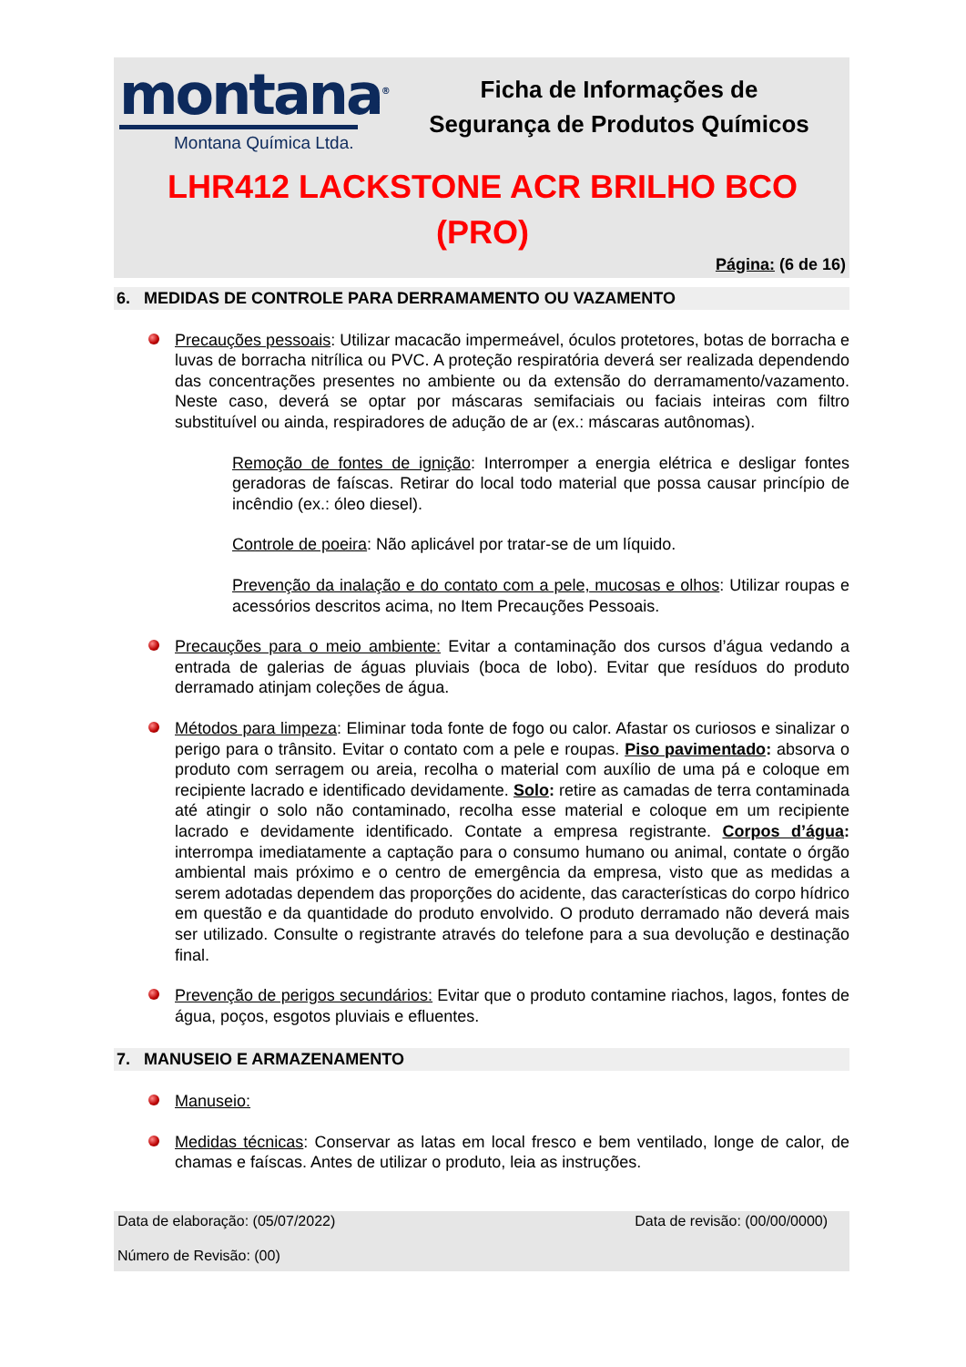montana<sup>®</sup>
Montana Química Ltda.
Ficha de Informações de
Segurança de Produtos Químicos
LHR412 LACKSTONE ACR BRILHO BCO
(PRO)
Página: (6 de 16)
6. MEDIDAS DE CONTROLE PARA DERRAMAMENTO OU VAZAMENTO
Precauções pessoais: Utilizar macacão impermeável, óculos protetores, botas de borracha e luvas de borracha nitrílica ou PVC. A proteção respiratória deverá ser realizada dependendo das concentrações presentes no ambiente ou da extensão do derramamento/vazamento. Neste caso, deverá se optar por máscaras semifaciais ou faciais inteiras com filtro substituível ou ainda, respiradores de adução de ar (ex.: máscaras autônomas).
Remoção de fontes de ignição: Interromper a energia elétrica e desligar fontes geradoras de faíscas. Retirar do local todo material que possa causar princípio de incêndio (ex.: óleo diesel).
Controle de poeira: Não aplicável por tratar-se de um líquido.
Prevenção da inalação e do contato com a pele, mucosas e olhos: Utilizar roupas e acessórios descritos acima, no Item Precauções Pessoais.
Precauções para o meio ambiente: Evitar a contaminação dos cursos d’água vedando a entrada de galerias de águas pluviais (boca de lobo). Evitar que resíduos do produto derramado atinjam coleções de água.
Métodos para limpeza: Eliminar toda fonte de fogo ou calor. Afastar os curiosos e sinalizar o perigo para o trânsito. Evitar o contato com a pele e roupas. Piso pavimentado: absorva o produto com serragem ou areia, recolha o material com auxílio de uma pá e coloque em recipiente lacrado e identificado devidamente. Solo: retire as camadas de terra contaminada até atingir o solo não contaminado, recolha esse material e coloque em um recipiente lacrado e devidamente identificado. Contate a empresa registrante. Corpos d’água: interrompa imediatamente a captação para o consumo humano ou animal, contate o órgão ambiental mais próximo e o centro de emergência da empresa, visto que as medidas a serem adotadas dependem das proporções do acidente, das características do corpo hídrico em questão e da quantidade do produto envolvido. O produto derramado não deverá mais ser utilizado. Consulte o registrante através do telefone para a sua devolução e destinação final.
Prevenção de perigos secundários: Evitar que o produto contamine riachos, lagos, fontes de água, poços, esgotos pluviais e efluentes.
7. MANUSEIO E ARMAZENAMENTO
Manuseio:
Medidas técnicas: Conservar as latas em local fresco e bem ventilado, longe de calor, de chamas e faíscas. Antes de utilizar o produto, leia as instruções.
Data de elaboração: (05/07/2022) Data de revisão: (00/00/0000)
Número de Revisão: (00)